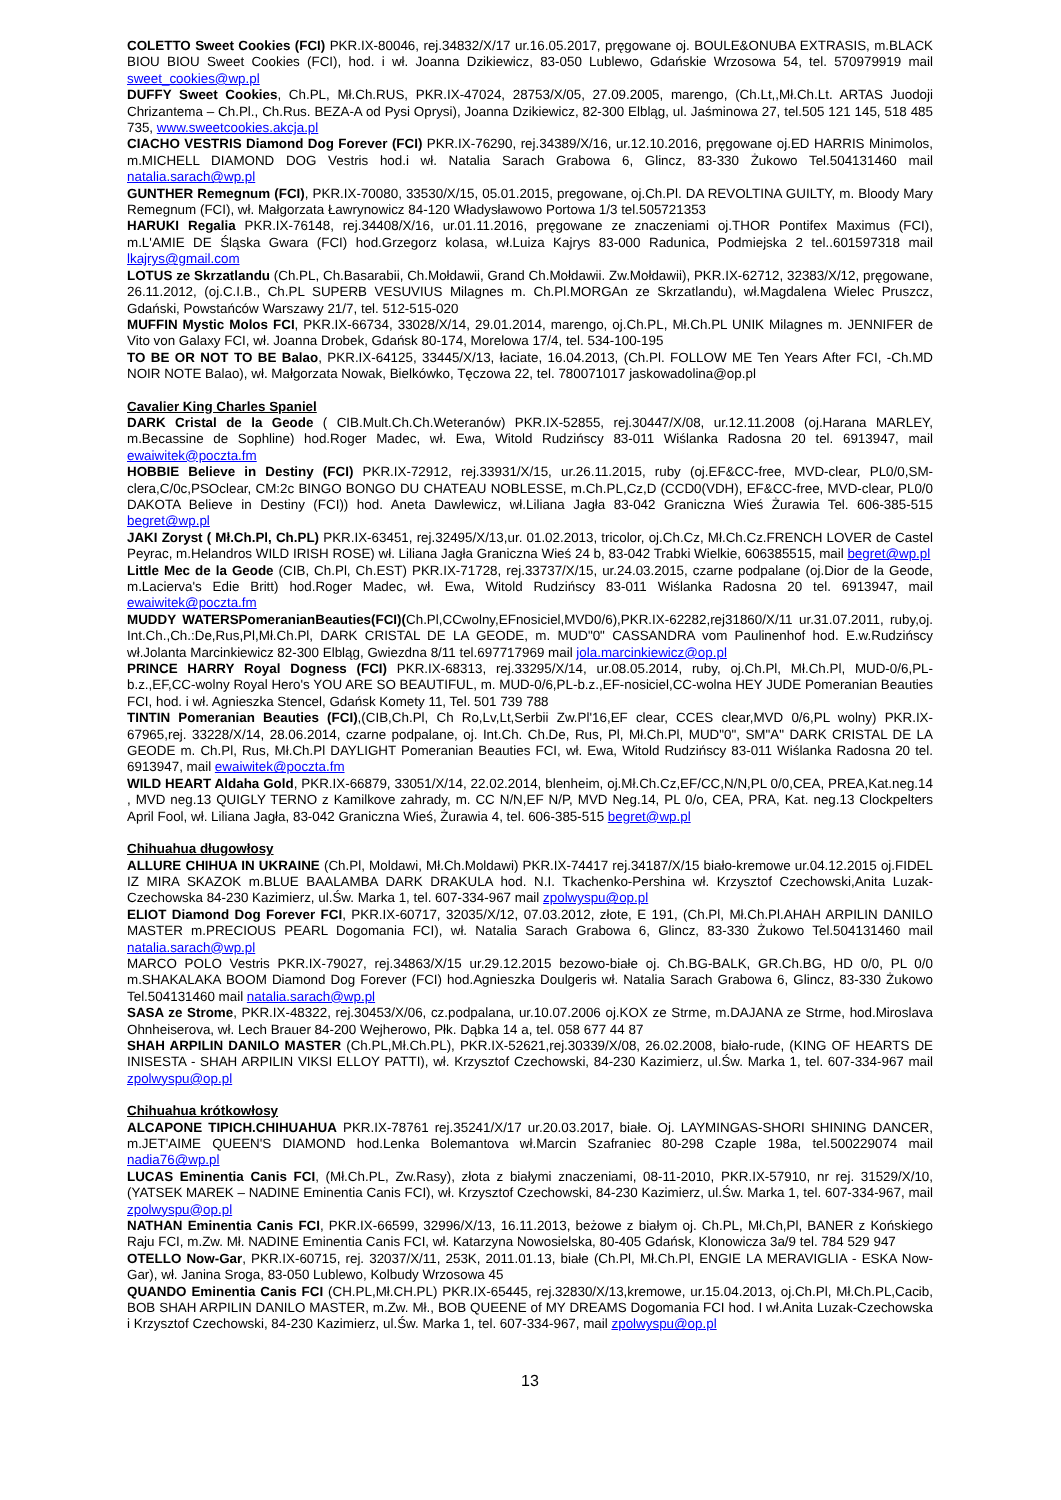COLETTO Sweet Cookies (FCI) PKR.IX-80046, rej.34832/X/17 ur.16.05.2017, pręgowane oj. BOULE&ONUBA EXTRASIS, m.BLACK BIOU BIOU Sweet Cookies (FCI), hod. i wł. Joanna Dzikiewicz, 83-050 Lublewo, Gdańskie Wrzosowa 54, tel. 570979919 mail sweet_cookies@wp.pl
DUFFY Sweet Cookies, Ch.PL, Mł.Ch.RUS, PKR.IX-47024, 28753/X/05, 27.09.2005, marengo, (Ch.Lt,,Mł.Ch.Lt. ARTAS Juodoji Chrizantema – Ch.Pl., Ch.Rus. BEZA-A od Pysi Oprysi), Joanna Dzikiewicz, 82-300 Elbląg, ul. Jaśminowa 27, tel.505 121 145, 518 485 735, www.sweetcookies.akcja.pl
CIACHO VESTRIS Diamond Dog Forever (FCI) PKR.IX-76290, rej.34389/X/16, ur.12.10.2016, pręgowane oj.ED HARRIS Minimolos, m.MICHELL DIAMOND DOG Vestris hod.i wł. Natalia Sarach Grabowa 6, Glincz, 83-330 Żukowo Tel.504131460 mail natalia.sarach@wp.pl
GUNTHER Remegnum (FCI), PKR.IX-70080, 33530/X/15, 05.01.2015, pregowane, oj.Ch.Pl. DA REVOLTINA GUILTY, m. Bloody Mary Remegnum (FCI), wł. Małgorzata Ławrynowicz 84-120 Władysławowo Portowa 1/3 tel.505721353
HARUKI Regalia PKR.IX-76148, rej.34408/X/16, ur.01.11.2016, pręgowane ze znaczeniami oj.THOR Pontifex Maximus (FCI), m.L'AMIE DE Śląska Gwara (FCI) hod.Grzegorz kolasa, wł.Luiza Kajrys 83-000 Radunica, Podmiejska 2 tel..601597318 mail lkajrys@gmail.com
LOTUS ze Skrzatlandu (Ch.PL, Ch.Basarabii, Ch.Mołdawii, Grand Ch.Mołdawii. Zw.Mołdawii), PKR.IX-62712, 32383/X/12, pręgowane, 26.11.2012, (oj.C.I.B., Ch.PL SUPERB VESUVIUS Milagnes m. Ch.Pl.MORGAn ze Skrzatlandu), wł.Magdalena Wielec Pruszcz, Gdański, Powstańców Warszawy 21/7, tel. 512-515-020
MUFFIN Mystic Molos FCI, PKR.IX-66734, 33028/X/14, 29.01.2014, marengo, oj.Ch.PL, Mł.Ch.PL UNIK Milagnes m. JENNIFER de Vito von Galaxy FCI, wł. Joanna Drobek, Gdańsk 80-174, Morelowa 17/4, tel. 534-100-195
TO BE OR NOT TO BE Balao, PKR.IX-64125, 33445/X/13, łaciate, 16.04.2013, (Ch.Pl. FOLLOW ME Ten Years After FCI, -Ch.MD NOIR NOTE Balao), wł. Małgorzata Nowak, Bielkówko, Tęczowa 22, tel. 780071017 jaskowadolina@op.pl
Cavalier King Charles Spaniel
DARK Cristal de la Geode ( CIB.Mult.Ch.Ch.Weteranów) PKR.IX-52855, rej.30447/X/08, ur.12.11.2008 (oj.Harana MARLEY, m.Becassine de Sophline) hod.Roger Madec, wł. Ewa, Witold Rudzińscy 83-011 Wiślanka Radosna 20 tel. 6913947, mail ewaiwitek@poczta.fm
HOBBIE Believe in Destiny (FCI) PKR.IX-72912, rej.33931/X/15, ur.26.11.2015, ruby (oj.EF&CC-free, MVD-clear, PL0/0,SM-clera,C/0c,PSOclear, CM:2c BINGO BONGO DU CHATEAU NOBLESSE, m.Ch.PL,Cz,D (CCD0(VDH), EF&CC-free, MVD-clear, PL0/0 DAKOTA Believe in Destiny (FCI)) hod. Aneta Dawlewicz, wł.Liliana Jagła 83-042 Graniczna Wieś Żurawia Tel. 606-385-515 begret@wp.pl
JAKI Zoryst ( Mł.Ch.Pl, Ch.PL) PKR.IX-63451, rej.32495/X/13,ur. 01.02.2013, tricolor, oj.Ch.Cz, Mł.Ch.Cz.FRENCH LOVER de Castel Peyrac, m.Helandros WILD IRISH ROSE) wł. Liliana Jagła Graniczna Wieś 24 b, 83-042 Trabki Wielkie, 606385515, mail begret@wp.pl
Little Mec de la Geode (CIB, Ch.Pl, Ch.EST) PKR.IX-71728, rej.33737/X/15, ur.24.03.2015, czarne podpalane (oj.Dior de la Geode, m.Lacierva's Edie Britt) hod.Roger Madec, wł. Ewa, Witold Rudzińscy 83-011 Wiślanka Radosna 20 tel. 6913947, mail ewaiwitek@poczta.fm
MUDDY WATERSPomeranianBeauties(FCI)(Ch.Pl,CCwolny,EFnosiciel,MVD0/6),PKR.IX-62282,rej31860/X/11 ur.31.07.2011, ruby,oj. Int.Ch.,Ch.:De,Rus,Pl,Mł.Ch.Pl, DARK CRISTAL DE LA GEODE, m. MUD"0" CASSANDRA vom Paulinenhof hod. E.w.Rudzińscy wł.Jolanta Marcinkiewicz 82-300 Elbląg, Gwiezdna 8/11 tel.697717969 mail jola.marcinkiewicz@op.pl
PRINCE HARRY Royal Dogness (FCI) PKR.IX-68313, rej.33295/X/14, ur.08.05.2014, ruby, oj.Ch.Pl, Mł.Ch.Pl, MUD-0/6,PL-b.z.,EF,CC-wolny Royal Hero's YOU ARE SO BEAUTIFUL, m. MUD-0/6,PL-b.z.,EF-nosiciel,CC-wolna HEY JUDE Pomeranian Beauties FCI, hod. i wł. Agnieszka Stencel, Gdańsk Komety 11, Tel. 501 739 788
TINTIN Pomeranian Beauties (FCI),(CIB,Ch.Pl, Ch Ro,Lv,Lt,Serbii Zw.Pl'16,EF clear, CCES clear,MVD 0/6,PL wolny) PKR.IX-67965,rej. 33228/X/14, 28.06.2014, czarne podpalane, oj. Int.Ch. Ch.De, Rus, Pl, Mł.Ch.Pl, MUD"0", SM"A" DARK CRISTAL DE LA GEODE m. Ch.Pl, Rus, Mł.Ch.Pl DAYLIGHT Pomeranian Beauties FCI, wł. Ewa, Witold Rudzińscy 83-011 Wiślanka Radosna 20 tel. 6913947, mail ewaiwitek@poczta.fm
WILD HEART Aldaha Gold, PKR.IX-66879, 33051/X/14, 22.02.2014, blenheim, oj.Mł.Ch.Cz,EF/CC,N/N,PL 0/0,CEA, PREA,Kat.neg.14 , MVD neg.13 QUIGLY TERNO z Kamilkove zahrady, m. CC N/N,EF N/P, MVD Neg.14, PL 0/o, CEA, PRA, Kat. neg.13 Clockpelters April Fool, wł. Liliana Jagła, 83-042 Graniczna Wieś, Żurawia 4, tel. 606-385-515 begret@wp.pl
Chihuahua długowłosy
ALLURE CHIHUA IN UKRAINE (Ch.Pl, Moldawi, Mł.Ch.Moldawi) PKR.IX-74417 rej.34187/X/15 biało-kremowe ur.04.12.2015 oj.FIDEL IZ MIRA SKAZOK m.BLUE BAALAMBA DARK DRAKULA hod. N.I. Tkachenko-Pershina wł. Krzysztof Czechowski,Anita Luzak-Czechowska 84-230 Kazimierz, ul.Św. Marka 1, tel. 607-334-967 mail zpolwyspu@op.pl
ELIOT Diamond Dog Forever FCI, PKR.IX-60717, 32035/X/12, 07.03.2012, złote, E 191, (Ch.Pl, Mł.Ch.Pl.AHAH ARPILIN DANILO MASTER m.PRECIOUS PEARL Dogomania FCI), wł. Natalia Sarach Grabowa 6, Glincz, 83-330 Żukowo Tel.504131460 mail natalia.sarach@wp.pl
MARCO POLO Vestris PKR.IX-79027, rej.34863/X/15 ur.29.12.2015 bezowo-białe oj. Ch.BG-BALK, GR.Ch.BG, HD 0/0, PL 0/0 m.SHAKALAKA BOOM Diamond Dog Forever (FCI) hod.Agnieszka Doulgeris wł. Natalia Sarach Grabowa 6, Glincz, 83-330 Żukowo Tel.504131460 mail natalia.sarach@wp.pl
SASA ze Strome, PKR.IX-48322, rej.30453/X/06, cz.podpalana, ur.10.07.2006 oj.KOX ze Strme, m.DAJANA ze Strme, hod.Miroslava Ohnheiserova, wł. Lech Brauer 84-200 Wejherowo, Płk. Dąbka 14 a, tel. 058 677 44 87
SHAH ARPILIN DANILO MASTER (Ch.PL,Mł.Ch.PL), PKR.IX-52621,rej.30339/X/08, 26.02.2008, biało-rude, (KING OF HEARTS DE INISESTA - SHAH ARPILIN VIKSI ELLOY PATTI), wł. Krzysztof Czechowski, 84-230 Kazimierz, ul.Św. Marka 1, tel. 607-334-967 mail zpolwyspu@op.pl
Chihuahua krótkowłosy
ALCAPONE TIPICH.CHIHUAHUA PKR.IX-78761 rej.35241/X/17 ur.20.03.2017, białe. Oj. LAYMINGAS-SHORI SHINING DANCER, m.JET'AIME QUEEN'S DIAMOND hod.Lenka Bolemantova wł.Marcin Szafraniec 80-298 Czaple 198a, tel.500229074 mail nadia76@wp.pl
LUCAS Eminentia Canis FCI, (Mł.Ch.PL, Zw.Rasy), złota z białymi znaczeniami, 08-11-2010, PKR.IX-57910, nr rej. 31529/X/10, (YATSEK MAREK – NADINE Eminentia Canis FCI), wł. Krzysztof Czechowski, 84-230 Kazimierz, ul.Św. Marka 1, tel. 607-334-967, mail zpolwyspu@op.pl
NATHAN Eminentia Canis FCI, PKR.IX-66599, 32996/X/13, 16.11.2013, beżowe z białym oj. Ch.PL, Mł.Ch,Pl, BANER z Końskiego Raju FCI, m.Zw. Mł. NADINE Eminentia Canis FCI, wł. Katarzyna Nowosielska, 80-405 Gdańsk, Klonowicza 3a/9 tel. 784 529 947
OTELLO Now-Gar, PKR.IX-60715, rej. 32037/X/11, 253K, 2011.01.13, białe (Ch.Pl, Mł.Ch.Pl, ENGIE LA MERAVIGLIA - ESKA Now-Gar), wł. Janina Sroga, 83-050 Lublewo, Kolbudy Wrzosowa 45
QUANDO Eminentia Canis FCI (CH.PL,Mł.CH.PL) PKR.IX-65445, rej.32830/X/13,kremowe, ur.15.04.2013, oj.Ch.Pl, Mł.Ch.PL,Cacib, BOB SHAH ARPILIN DANILO MASTER, m.Zw. Mł., BOB QUEENE of MY DREAMS Dogomania FCI hod. I wł.Anita Luzak-Czechowska i Krzysztof Czechowski, 84-230 Kazimierz, ul.Św. Marka 1, tel. 607-334-967, mail zpolwyspu@op.pl
13